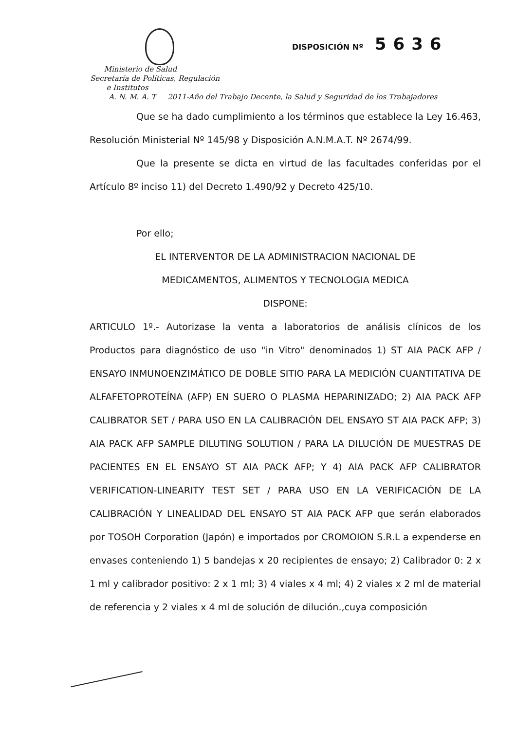DISPOSICIÓN Nº 5636
Ministerio de Salud
Secretaría de Políticas, Regulación
e Institutos
A. N. M. A. T 2011-Año del Trabajo Decente, la Salud y Seguridad de los Trabajadores
Que se ha dado cumplimiento a los términos que establece la Ley 16.463, Resolución Ministerial Nº 145/98 y Disposición A.N.M.A.T. Nº 2674/99.
Que la presente se dicta en virtud de las facultades conferidas por el Artículo 8º inciso 11) del Decreto 1.490/92 y Decreto 425/10.
Por ello;
EL INTERVENTOR DE LA ADMINISTRACION NACIONAL DE
MEDICAMENTOS, ALIMENTOS Y TECNOLOGIA MEDICA
DISPONE:
ARTICULO 1º.- Autorizase la venta a laboratorios de análisis clínicos de los Productos para diagnóstico de uso "in Vitro" denominados 1) ST AIA PACK AFP / ENSAYO INMUNOENZIMÁTICO DE DOBLE SITIO PARA LA MEDICIÓN CUANTITATIVA DE ALFAFETOPROTEÍNA (AFP) EN SUERO O PLASMA HEPARINIZADO; 2) AIA PACK AFP CALIBRATOR SET / PARA USO EN LA CALIBRACIÓN DEL ENSAYO ST AIA PACK AFP; 3) AIA PACK AFP SAMPLE DILUTING SOLUTION / PARA LA DILUCIÓN DE MUESTRAS DE PACIENTES EN EL ENSAYO ST AIA PACK AFP; Y 4) AIA PACK AFP CALIBRATOR VERIFICATION-LINEARITY TEST SET / PARA USO EN LA VERIFICACIÓN DE LA CALIBRACIÓN Y LINEALIDAD DEL ENSAYO ST AIA PACK AFP que serán elaborados por TOSOH Corporation (Japón) e importados por CROMOION S.R.L a expenderse en envases conteniendo 1) 5 bandejas x 20 recipientes de ensayo; 2) Calibrador 0: 2 x 1 ml y calibrador positivo: 2 x 1 ml; 3) 4 viales x 4 ml; 4) 2 viales x 2 ml de material de referencia y 2 viales x 4 ml de solución de dilución.,cuya composición